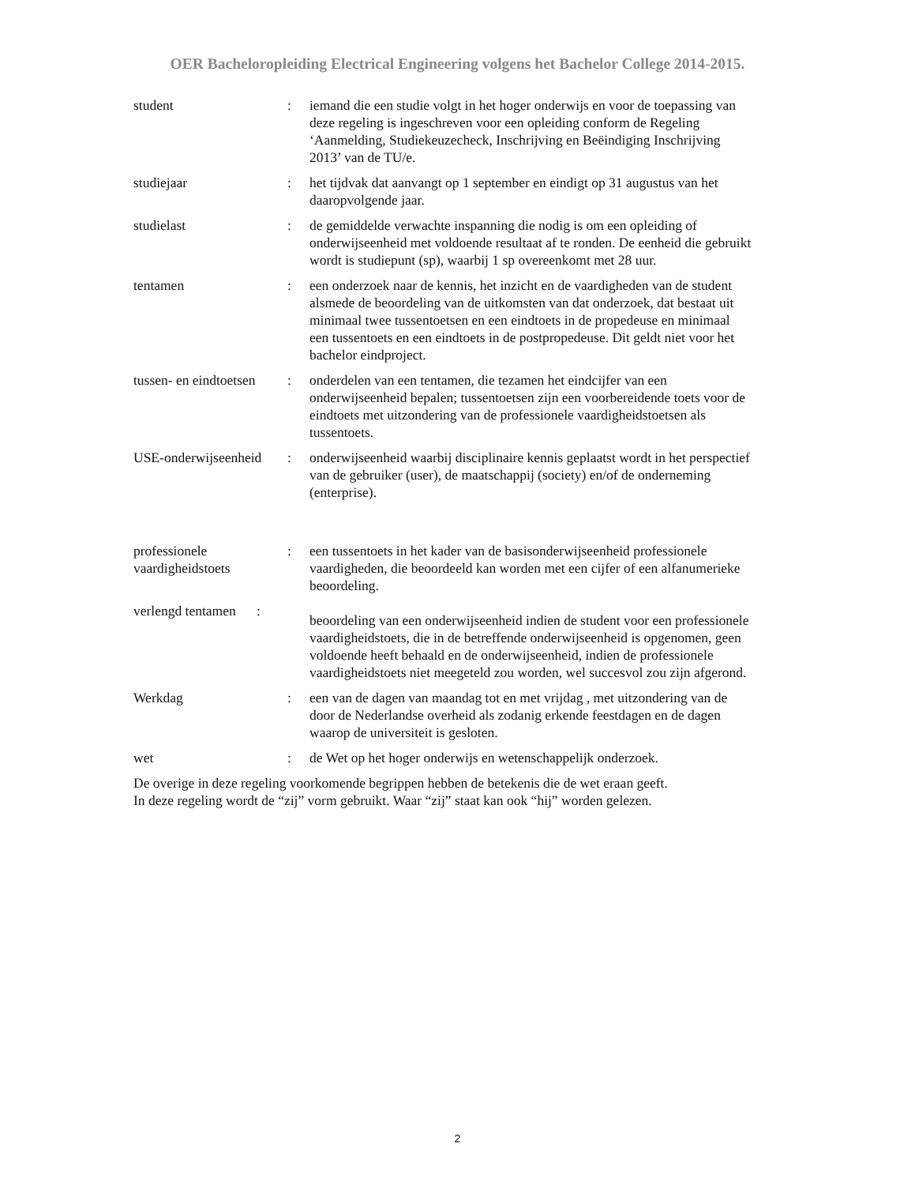OER Bacheloropleiding Electrical Engineering volgens het Bachelor College 2014-2015.
student : iemand die een studie volgt in het hoger onderwijs en voor de toepassing van deze regeling is ingeschreven voor een opleiding conform de Regeling ‘Aanmelding, Studiekeuzecheck, Inschrijving en Beëindiging Inschrijving 2013’ van de TU/e.
studiejaar : het tijdvak dat aanvangt op 1 september en eindigt op 31 augustus van het daaropvolgende jaar.
studielast : de gemiddelde verwachte inspanning die nodig is om een opleiding of onderwijseenheid met voldoende resultaat af te ronden. De eenheid die gebruikt wordt is studiepunt (sp), waarbij 1 sp overeenkomt met 28 uur.
tentamen : een onderzoek naar de kennis, het inzicht en de vaardigheden van de student alsmede de beoordeling van de uitkomsten van dat onderzoek, dat bestaat uit minimaal twee tussentoetsen en een eindtoets in de propedeuse en minimaal een tussentoets en een eindtoets in de postpropedeuse. Dit geldt niet voor het bachelor eindproject.
tussen- en eindtoetsen
: onderdelen van een tentamen, die tezamen het eindcijfer van een onderwijseenheid bepalen; tussentoetsen zijn een voorbereidende toets voor de eindtoets met uitzondering van de professionele vaardigheidstoetsen als tussentoets.
USE-onderwijseenheid
: onderwijseenheid waarbij disciplinaire kennis geplaatst wordt in het perspectief van de gebruiker (user), de maatschappij (society) en/of de onderneming (enterprise).
professionele vaardigheidstoets
: een tussentoets in het kader van de basisonderwijseenheid professionele vaardigheden, die beoordeeld kan worden met een cijfer of een alfanumerieke beoordeling.
verlengd tentamen :
beoordeling van een onderwijseenheid indien de student voor een professionele vaardigheidstoets, die in de betreffende onderwijseenheid is opgenomen, geen voldoende heeft behaald en de onderwijseenheid, indien de professionele vaardigheidstoets niet meegeteld zou worden, wel succesvol zou zijn afgerond.
Werkdag : een van de dagen van maandag tot en met vrijdag , met uitzondering van de door de Nederlandse overheid als zodanig erkende feestdagen en de dagen waarop de universiteit is gesloten.
wet : de Wet op het hoger onderwijs en wetenschappelijk onderzoek.
De overige in deze regeling voorkomende begrippen hebben de betekenis die de wet eraan geeft.
In deze regeling wordt de “zij” vorm gebruikt. Waar “zij” staat kan ook “hij” worden gelezen.
2